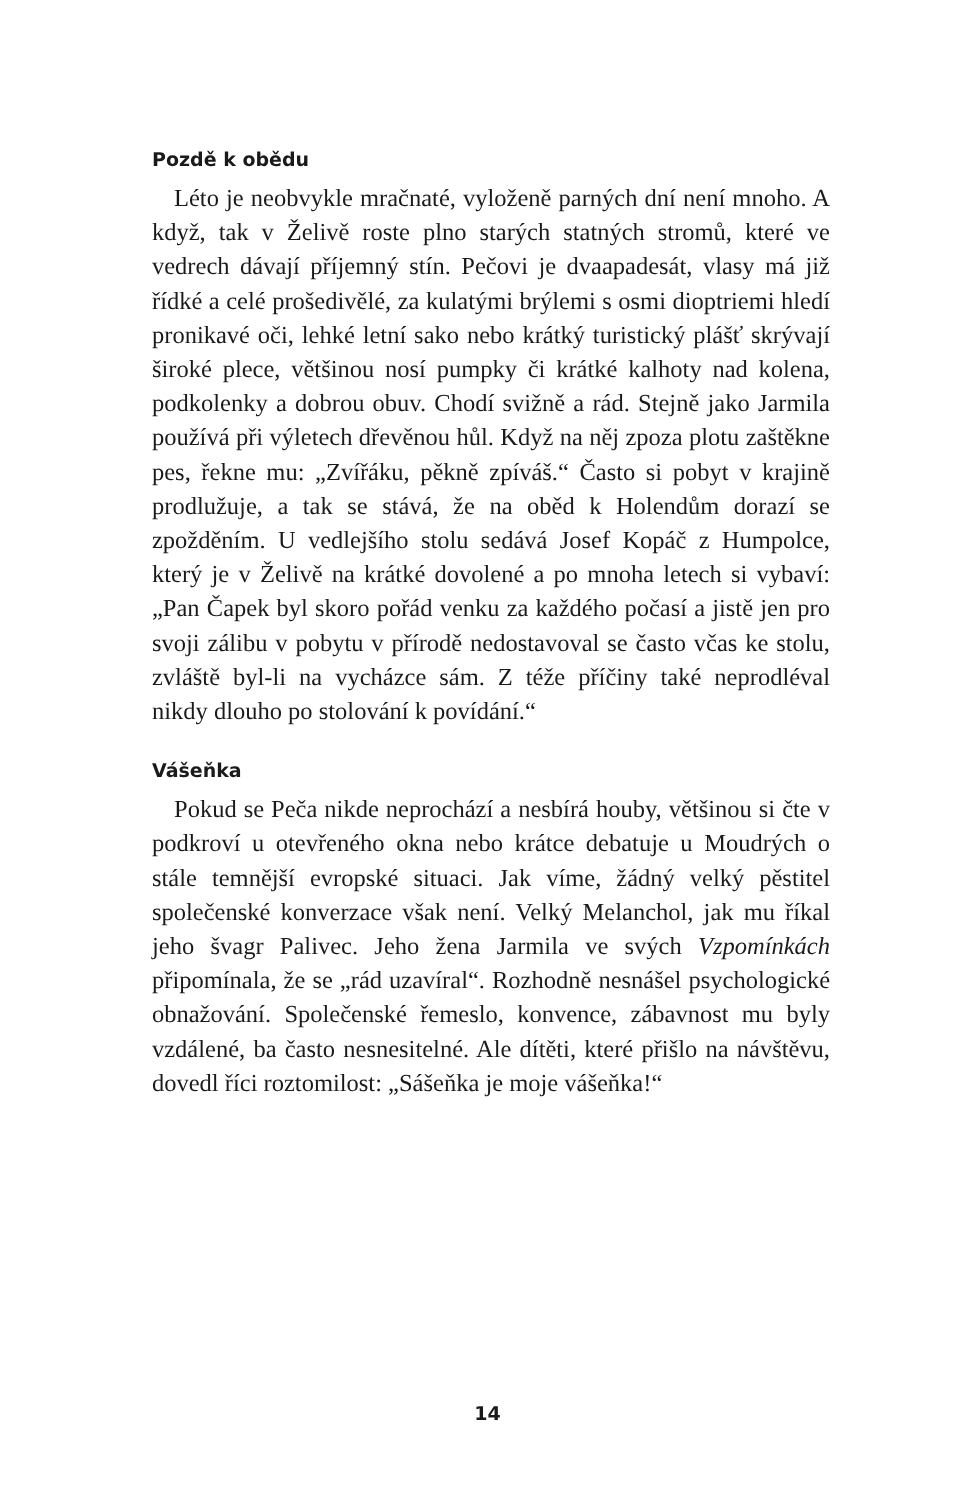Pozdě k obědu
Léto je neobvykle mračnaté, vyloženě parných dní není mnoho. A když, tak v Želivě roste plno starých statných stromů, které ve vedrech dávají příjemný stín. Pečovi je dvaapadesát, vlasy má již řídké a celé prošedivělé, za kulatými brýlemi s osmi dioptriemi hledí pronikavé oči, lehké letní sako nebo krátký turistický plášť skrývají široké plece, většinou nosí pumpky či krátké kalhoty nad kolena, podkolenky a dobrou obuv. Chodí svižně a rád. Stejně jako Jarmila používá při výletech dřevěnou hůl. Když na něj zpoza plotu zaštěkne pes, řekne mu: „Zvířáku, pěkně zpíváš.“ Často si pobyt v krajině prodlužuje, a tak se stává, že na oběd k Holendům dorazí se zpožděním. U vedlejšího stolu sedává Josef Kopáč z Humpolce, který je v Želivě na krátké dovolené a po mnoha letech si vybaví: „Pan Čapek byl skoro pořád venku za každého počasí a jistě jen pro svoji zálibu v pobytu v přírodě nedostavoval se často včas ke stolu, zvláště byl-li na vycházce sám. Z téže příčiny také neprodléval nikdy dlouho po stolování k povídání.“
Vášeňka
Pokud se Peča nikde neprochází a nesbírá houby, většinou si čte v podkroví u otevřeného okna nebo krátce debatuje u Moudrých o stále temnější evropské situaci. Jak víme, žádný velký pěstitel společenské konverzace však není. Velký Melanchol, jak mu říkal jeho švagr Palivec. Jeho žena Jarmila ve svých Vzpomínkách připomínala, že se „rád uzavíral“. Rozhodně nesnášel psychologické obnažování. Společenské řemeslo, konvence, zábavnost mu byly vzdálené, ba často nesnesitelné. Ale dítěti, které přišlo na návštěvu, dovedl říci roztomilost: „Sášeňka je moje vášeňka!“
14